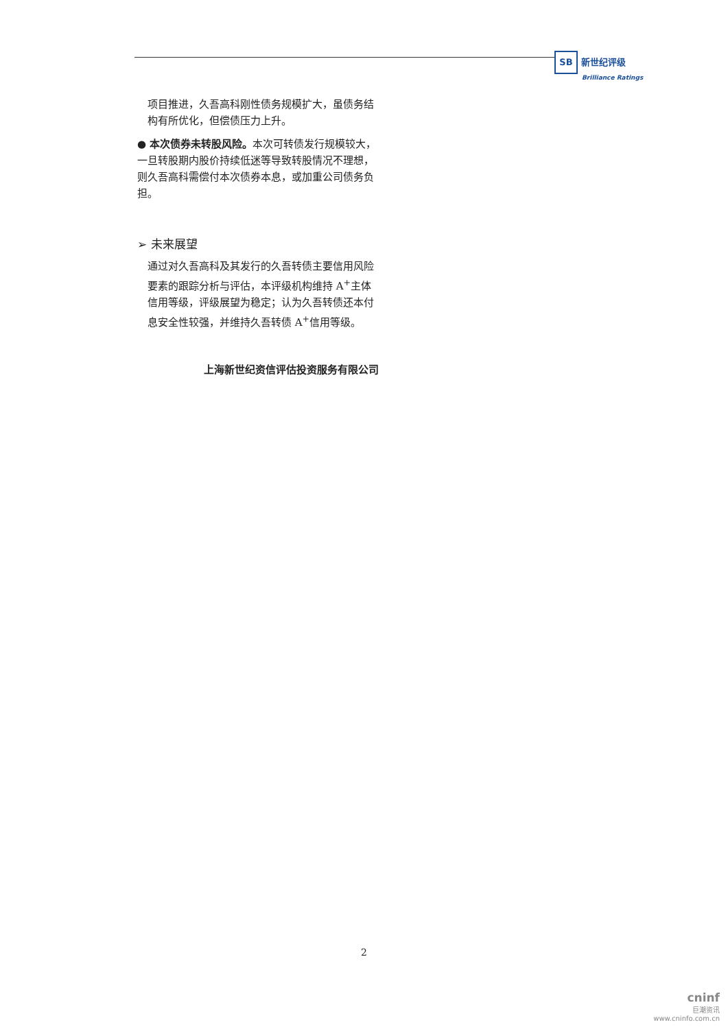SB 新世纪评级
Brilliance Ratings
项目推进，久吾高科刚性债务规模扩大，虽债务结构有所优化，但偿债压力上升。
● 本次债券未转股风险。本次可转债发行规模较大，一旦转股期内股价持续低迷等导致转股情况不理想，则久吾高科需偿付本次债券本息，或加重公司债务负担。
➢ 未来展望
通过对久吾高科及其发行的久吾转债主要信用风险要素的跟踪分析与评估，本评级机构维持 A<sup>+</sup>主体信用等级，评级展望为稳定；认为久吾转债还本付息安全性较强，并维持久吾转债 A<sup>+</sup>信用等级。
上海新世纪资信评估投资服务有限公司
2
cninf
巨潮资讯
www.cninfo.com.cn